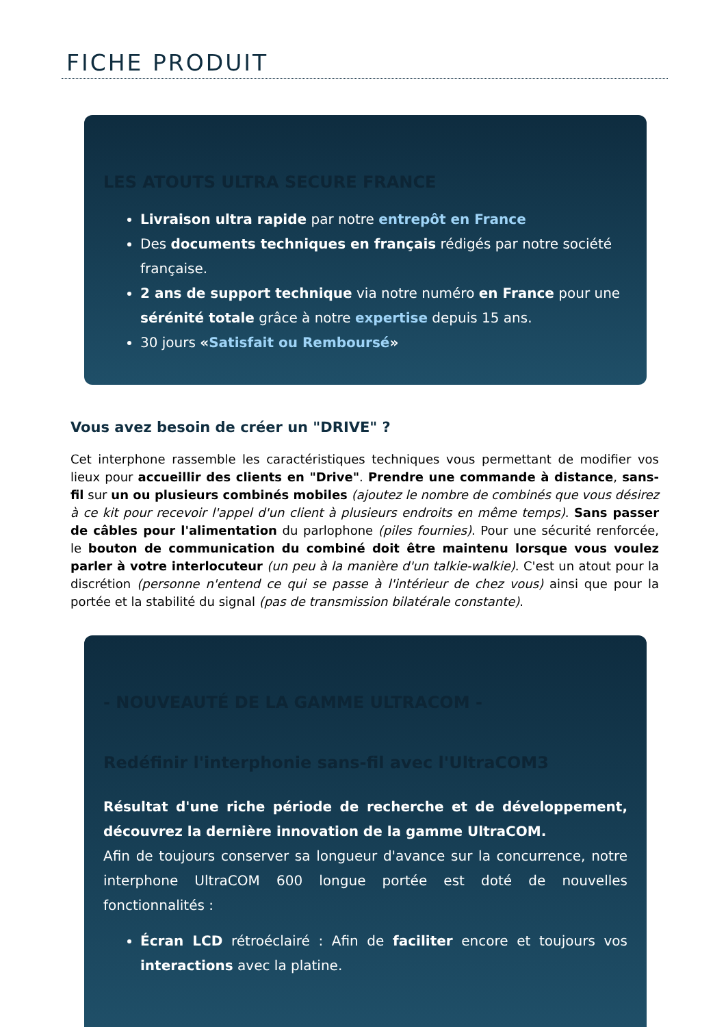FICHE PRODUIT
LES ATOUTS ULTRA SECURE FRANCE
Livraison ultra rapide par notre entrepôt en France
Des documents techniques en français rédigés par notre société française.
2 ans de support technique via notre numéro en France pour une sérénité totale grâce à notre expertise depuis 15 ans.
30 jours «Satisfait ou Remboursé»
Vous avez besoin de créer un "DRIVE" ?
Cet interphone rassemble les caractéristiques techniques vous permettant de modifier vos lieux pour accueillir des clients en "Drive". Prendre une commande à distance, sans-fil sur un ou plusieurs combinés mobiles (ajoutez le nombre de combinés que vous désirez à ce kit pour recevoir l'appel d'un client à plusieurs endroits en même temps). Sans passer de câbles pour l'alimentation du parlophone (piles fournies). Pour une sécurité renforcée, le bouton de communication du combiné doit être maintenu lorsque vous voulez parler à votre interlocuteur (un peu à la manière d'un talkie-walkie). C'est un atout pour la discrétion (personne n'entend ce qui se passe à l'intérieur de chez vous) ainsi que pour la portée et la stabilité du signal (pas de transmission bilatérale constante).
- NOUVEAUTÉ DE LA GAMME ULTRACOM -
Redéfinir l'interphonie sans-fil avec l'UltraCOM3
Résultat d'une riche période de recherche et de développement, découvrez la dernière innovation de la gamme UltraCOM.
Afin de toujours conserver sa longueur d'avance sur la concurrence, notre interphone UltraCOM 600 longue portée est doté de nouvelles fonctionnalités :
Écran LCD rétroéclairé : Afin de faciliter encore et toujours vos interactions avec la platine.